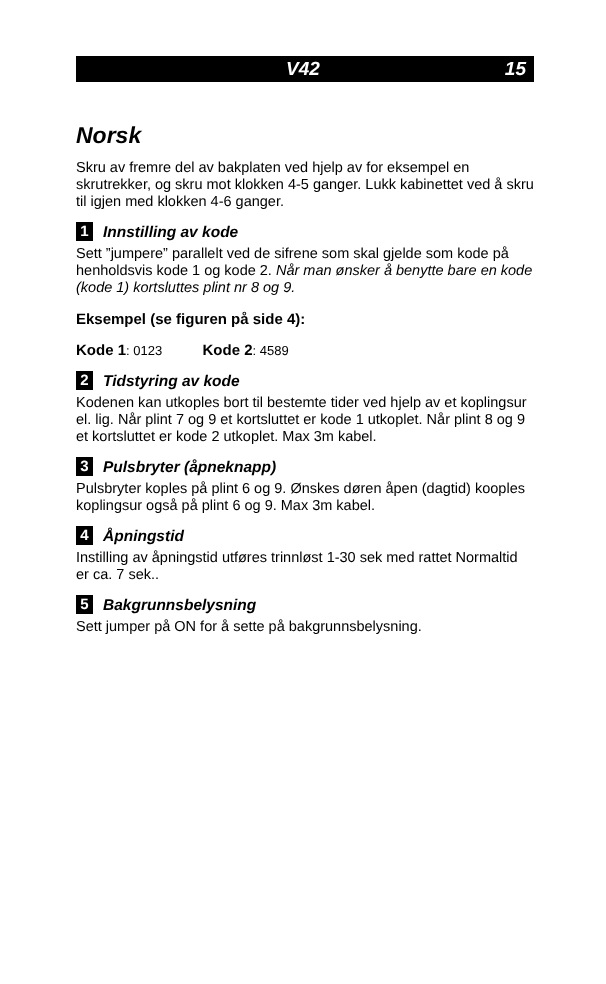V42 15
Norsk
Skru av fremre del av bakplaten ved hjelp av for eksempel en skrutrekker, og skru mot klokken 4-5 ganger. Lukk kabinettet ved å skru til igjen med klokken 4-6 ganger.
1 Innstilling av kode
Sett ”jumpere” parallelt ved de sifrene som skal gjelde som kode på henholdsvis kode 1 og kode 2. Når man ønsker å benytte bare en kode (kode 1) kortsluttes plint nr 8 og 9.
Eksempel (se figuren på side 4):
Kode 1: 0123 Kode 2: 4589
2 Tidstyring av kode
Kodenen kan utkoples bort til bestemte tider ved hjelp av et koplingsur el. lig. Når plint 7 og 9 et kortsluttet er kode 1 utkoplet. Når plint 8 og 9 et kortsluttet er kode 2 utkoplet. Max 3m kabel.
3 Pulsbryter (åpneknapp)
Pulsbryter koples på plint 6 og 9. Ønskes døren åpen (dagtid) kooples koplingsur også på plint 6 og 9. Max 3m kabel.
4 Åpningstid
Instilling av åpningstid utføres trinnløst 1-30 sek med rattet Normaltid er ca. 7 sek..
5 Bakgrunnsbelysning
Sett jumper på ON for å sette på bakgrunnsbelysning.